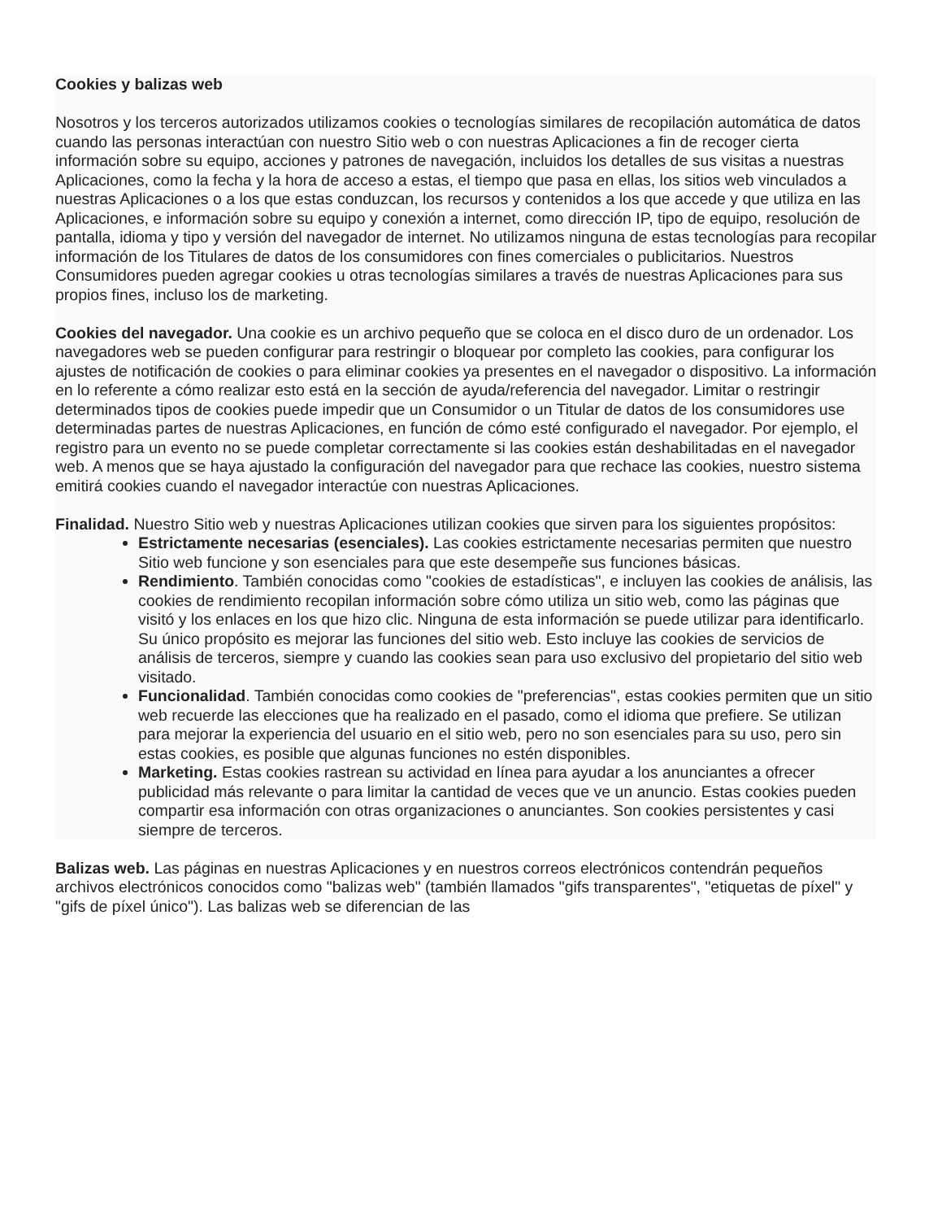Cookies y balizas web
Nosotros y los terceros autorizados utilizamos cookies o tecnologías similares de recopilación automática de datos cuando las personas interactúan con nuestro Sitio web o con nuestras Aplicaciones a fin de recoger cierta información sobre su equipo, acciones y patrones de navegación, incluidos los detalles de sus visitas a nuestras Aplicaciones, como la fecha y la hora de acceso a estas, el tiempo que pasa en ellas, los sitios web vinculados a nuestras Aplicaciones o a los que estas conduzcan, los recursos y contenidos a los que accede y que utiliza en las Aplicaciones, e información sobre su equipo y conexión a internet, como dirección IP, tipo de equipo, resolución de pantalla, idioma y tipo y versión del navegador de internet. No utilizamos ninguna de estas tecnologías para recopilar información de los Titulares de datos de los consumidores con fines comerciales o publicitarios. Nuestros Consumidores pueden agregar cookies u otras tecnologías similares a través de nuestras Aplicaciones para sus propios fines, incluso los de marketing.
Cookies del navegador. Una cookie es un archivo pequeño que se coloca en el disco duro de un ordenador. Los navegadores web se pueden configurar para restringir o bloquear por completo las cookies, para configurar los ajustes de notificación de cookies o para eliminar cookies ya presentes en el navegador o dispositivo. La información en lo referente a cómo realizar esto está en la sección de ayuda/referencia del navegador. Limitar o restringir determinados tipos de cookies puede impedir que un Consumidor o un Titular de datos de los consumidores use determinadas partes de nuestras Aplicaciones, en función de cómo esté configurado el navegador. Por ejemplo, el registro para un evento no se puede completar correctamente si las cookies están deshabilitadas en el navegador web. A menos que se haya ajustado la configuración del navegador para que rechace las cookies, nuestro sistema emitirá cookies cuando el navegador interactúe con nuestras Aplicaciones.
Finalidad. Nuestro Sitio web y nuestras Aplicaciones utilizan cookies que sirven para los siguientes propósitos:
Estrictamente necesarias (esenciales). Las cookies estrictamente necesarias permiten que nuestro Sitio web funcione y son esenciales para que este desempeñe sus funciones básicas.
Rendimiento. También conocidas como "cookies de estadísticas", e incluyen las cookies de análisis, las cookies de rendimiento recopilan información sobre cómo utiliza un sitio web, como las páginas que visitó y los enlaces en los que hizo clic. Ninguna de esta información se puede utilizar para identificarlo. Su único propósito es mejorar las funciones del sitio web. Esto incluye las cookies de servicios de análisis de terceros, siempre y cuando las cookies sean para uso exclusivo del propietario del sitio web visitado.
Funcionalidad. También conocidas como cookies de "preferencias", estas cookies permiten que un sitio web recuerde las elecciones que ha realizado en el pasado, como el idioma que prefiere. Se utilizan para mejorar la experiencia del usuario en el sitio web, pero no son esenciales para su uso, pero sin estas cookies, es posible que algunas funciones no estén disponibles.
Marketing. Estas cookies rastrean su actividad en línea para ayudar a los anunciantes a ofrecer publicidad más relevante o para limitar la cantidad de veces que ve un anuncio. Estas cookies pueden compartir esa información con otras organizaciones o anunciantes. Son cookies persistentes y casi siempre de terceros.
Balizas web. Las páginas en nuestras Aplicaciones y en nuestros correos electrónicos contendrán pequeños archivos electrónicos conocidos como "balizas web" (también llamados "gifs transparentes", "etiquetas de píxel" y "gifs de píxel único"). Las balizas web se diferencian de las